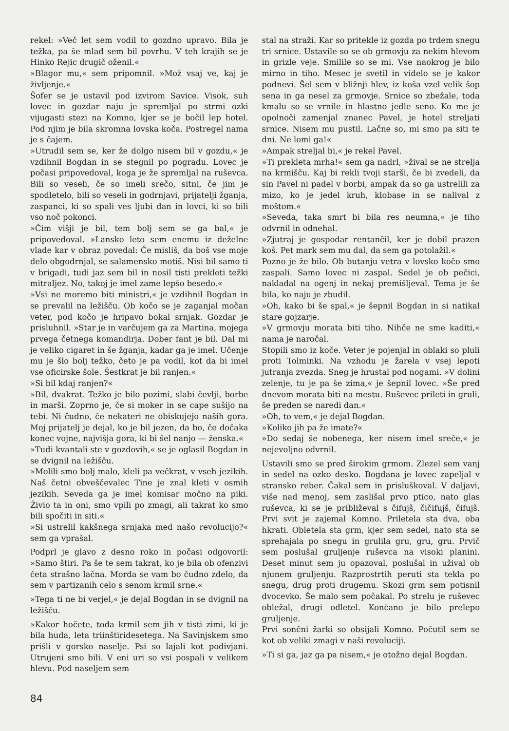rekel: »Več let sem vodil to gozdno upravo. Bila je težka, pa še mlad sem bil povrhu. V teh krajih se je Hinko Rejic drugič oženil.«
»Blagor mu,« sem pripomnil. »Mož vsaj ve, kaj je življenje.«
Šofer se je ustavil pod izvirom Savice. Visok, suh lovec in gozdar naju je spremljal po strmi ozki vijugasti stezi na Komno, kjer se je bočil lep hotel. Pod njim je bila skromna lovska koča. Postregel nama je s čajem.
»Utrudil sem se, ker že dolgo nisem bil v gozdu,« je vzdihnil Bogdan in se stegnil po pogradu. Lovec je počasi pripovedoval, koga je že spremljal na ruševca. Bili so veseli, če so imeli srečo, sitni, če jim je spodletelo, bili so veseli in godrnjavi, prijatelji žganja, zaspanci, ki so spali ves ljubi dan in lovci, ki so bili vso noč pokonci.
»Čim višji je bil, tem bolj sem se ga bal,« je pripovedoval. »Lansko leto sem enemu iz deželne vlade kar v obraz povedal: Če misliš, da boš vse moje delo obgodrnjal, se salamensko motiš. Nisi bil samo ti v brigadi, tudi jaz sem bil in nosil tisti prekleti težki mitraljez. No, takoj je imel zame lepšo besedo.«
»Vsi ne moremo biti ministri,« je vzdihnil Bogdan in se prevalil na ležišču. Ob kočo se je zaganjal močan veter, pod kočo je hripavo bokal srnjak. Gozdar je prisluhnil. »Star je in varčujem ga za Martina, mojega prvega četnega komandirja. Dober fant je bil. Dal mi je veliko cigaret in še žganja, kadar ga je imel. Učenje mu je šlo bolj težko, četo je pa vodil, kot da bi imel vse oficirske šole. Šestkrat je bil ranjen.«
»Si bil kdaj ranjen?«
»Bil, dvakrat. Težko je bilo pozimi, slabi čevlji, borbe in marši. Zoprno je, če si moker in se cape sušijo na tebi. Ni čudno, če nekateri ne obiskujejo naših gora. Moj prijatelj je dejal, ko je bil jezen, da bo, če dočaka konec vojne, najvišja gora, ki bi šel nanjo — ženska.«
»Tudi kvantali ste v gozdovih,« se je oglasil Bogdan in se dvignil na ležišču.
»Molili smo bolj malo, kleli pa večkrat, v vseh jezikih. Naš četni obveščevalec Tine je znal kleti v osmih jezikih. Seveda ga je imel komisar močno na piki. Živio ta in oni, smo vpili po zmagi, ali takrat ko smo bili spočiti in siti.«
»Si ustrelil kakšnega srnjaka med našo revolucijo?« sem ga vprašal.
Podprl je glavo z desno roko in počasi odgovoril: »Samo štiri. Pa še te sem takrat, ko je bila ob ofenzivi četa strašno lačna. Morda se vam bo čudno zdelo, da sem v partizanih celo s senom krmil srne.«
»Tega ti ne bi verjel,« je dejal Bogdan in se dvignil na ležišču.
»Kakor hočete, toda krmil sem jih v tisti zimi, ki je bila huda, leta triinštiridesetega. Na Savinjskem smo prišli v gorsko naselje. Psi so lajali kot podivjani. Utrujeni smo bili. V eni uri so vsi pospali v velikem hlevu. Pod naseljem sem
stal na straži. Kar so pritekle iz gozda po trdem snegu tri srnice. Ustavile so se ob grmovju za nekim hlevom in grizle veje. Smilile so se mi. Vse naokrog je bilo mirno in tiho. Mesec je svetil in videlo se je kakor podnevi. Šel sem v bližnji hlev, iz koša vzel velik šop sena in ga nesel za grmovje. Srnice so zbežale, toda kmalu so se vrnile in hlastno jedle seno. Ko me je opolnoči zamenjal znanec Pavel, je hotel streljati srnice. Nisem mu pustil. Lačne so, mi smo pa siti te dni. Ne lomi ga!«
»Ampak streljal bi,« je rekel Pavel.
»Ti prekleta mrha!« sem ga nadrl, »žival se ne strelja na krmišču. Kaj bi rekli tvoji starši, če bi zvedeli, da sin Pavel ni padel v borbi, ampak da so ga ustrelili za mizo, ko je jedel kruh, klobase in se nalival z moštom.«
»Seveda, taka smrt bi bila res neumna,« je tiho odvrnil in odnehal.
»Zjutraj je gospodar rentančil, ker je dobil prazen koš. Pet mark sem mu dal, da sem ga potolažil.«
Pozno je že bilo. Ob butanju vetra v lovsko kočo smo zaspali. Samo lovec ni zaspal. Sedel je ob pečici, nakladal na ogenj in nekaj premišljeval. Tema je še bila, ko naju je zbudil.
»Oh, kako bi še spal,« je šepnil Bogdan in si natikal stare gojzarje.
»V grmovju morata biti tiho. Nihče ne sme kaditi,« nama je naročal.
Stopili smo iz koče. Veter je pojenjal in oblaki so pluli proti Tolminki. Na vzhodu je žarela v vsej lepoti jutranja zvezda. Sneg je hrustal pod nogami. »V dolini zelenje, tu je pa še zima,« je šepnil lovec. »Še pred dnevom morata biti na mestu. Ruševec prileti in gruli, še preden se naredi dan.«
»Oh, to vem,« je dejal Bogdan.
»Koliko jih pa že imate?«
»Do sedaj še nobenega, ker nisem imel sreče,« je nejevoljno odvrnil.
Ustavili smo se pred širokim grmom. Zlezel sem vanj in sedel na ozko desko. Bogdana je lovec zapeljal v stransko reber. Čakal sem in prisluškoval. V daljavi, više nad menoj, sem zaslišal prvo ptico, nato glas ruševca, ki se je približeval s čifujš, čičifujš, čifujš. Prvi svit je zajemal Komno. Priletela sta dva, oba hkrati. Obletela sta grm, kjer sem sedel, nato sta se sprehajala po snegu in grulila gru, gru, gru. Prvič sem poslušal gruljenje ruševca na visoki planini. Deset minut sem ju opazoval, poslušal in užival ob njunem gruljenju. Razprostrtih peruti sta tekla po snegu, drug proti drugemu. Skozi grm sem potisnil dvocevko. Še malo sem počakal. Po strelu je ruševec obležal, drugi odletel. Končano je bilo prelepo gruljenje.
Prvi sončni žarki so obsijali Komno. Počutil sem se kot ob veliki zmagi v naši revoluciji.
»Ti si ga, jaz ga pa nisem,« je otožno dejal Bogdan.
84